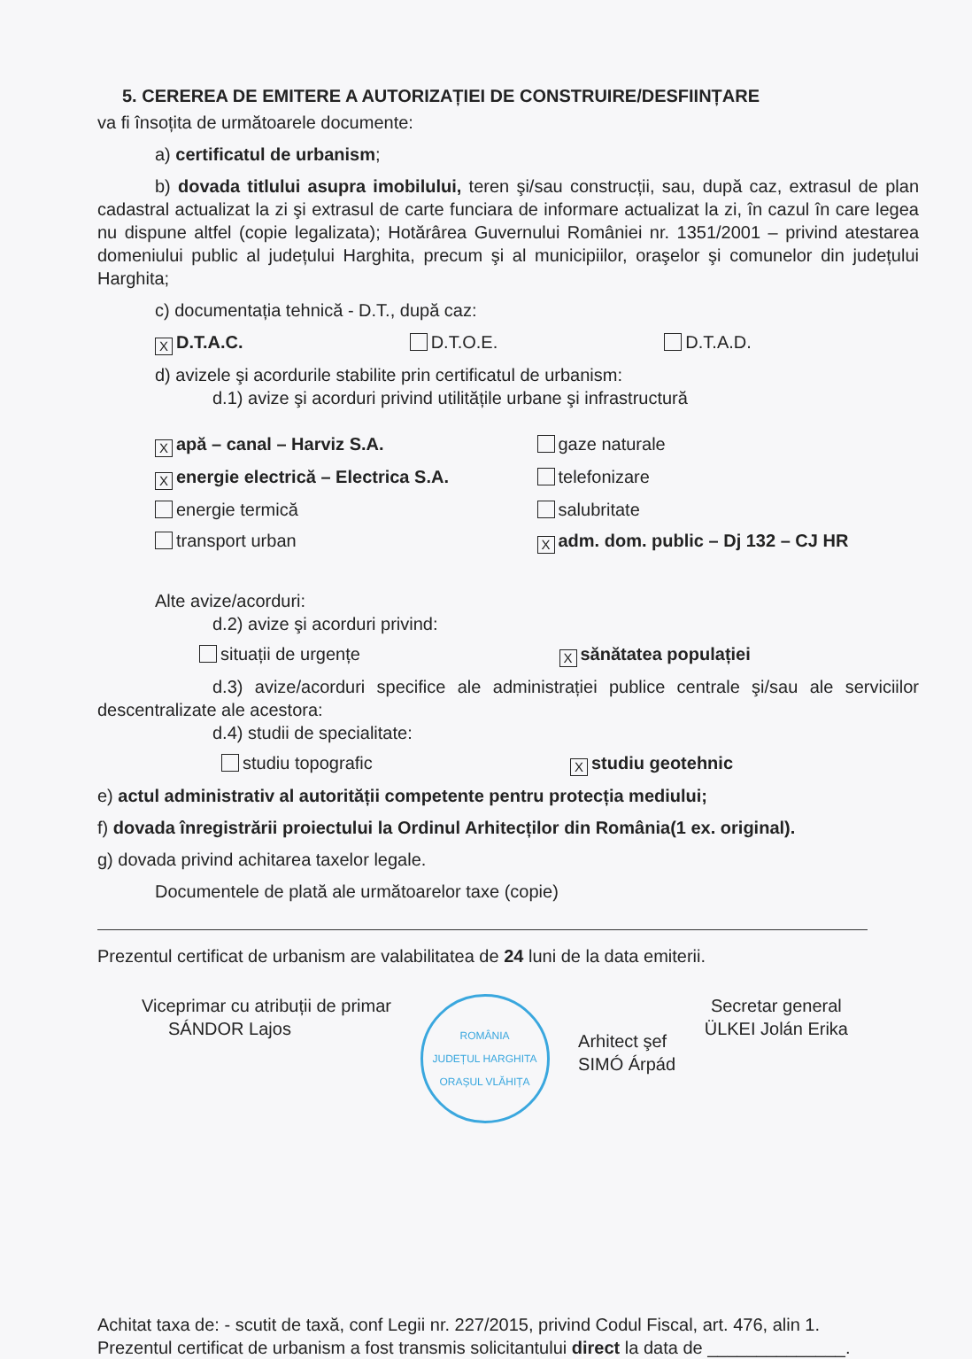5. CEREREA DE EMITERE A AUTORIZAȚIEI DE CONSTRUIRE/DESFIINȚARE
va fi însoțita de următoarele documente:
a) certificatul de urbanism;
b) dovada titlului asupra imobilului, teren şi/sau construcții, sau, după caz, extrasul de plan cadastral actualizat la zi şi extrasul de carte funciara de informare actualizat la zi, în cazul în care legea nu dispune altfel (copie legalizata); Hotărârea Guvernului României nr. 1351/2001 – privind atestarea domeniului public al județului Harghita, precum şi al municipiilor, oraşelor şi comunelor din județului Harghita;
c) documentația tehnică - D.T., după caz:
X D.T.A.C. D.T.O.E. D.T.A.D.
d) avizele şi acordurile stabilite prin certificatul de urbanism:
d.1) avize şi acorduri privind utilitățile urbane şi infrastructură
Xapă – canal – Harviz S.A. gaze naturale
Xenergie electrică – Electrica S.A.
telefonizare
energie termică salubritate
transport urban
Xadm. dom. public – Dj 132 – CJ HR
Alte avize/acorduri:
d.2) avize şi acorduri privind:
situații de urgențe
Xsănătatea populației
d.3) avize/acorduri specifice ale administrației publice centrale şi/sau ale serviciilor descentralizate ale acestora:
d.4) studii de specialitate:
studiu topografic
Xstudiu geotehnic
e) actul administrativ al autorității competente pentru protecția mediului;
f) dovada înregistrării proiectului la Ordinul Arhitecților din România(1 ex. original).
g) dovada privind achitarea taxelor legale.
Documentele de plată ale următoarelor taxe (copie)
Prezentul certificat de urbanism are valabilitatea de 24 luni de la data emiterii.
Viceprimar cu atribuții de primar
SÁNDOR Lajos
ROMÂNIA
JUDEȚUL HARGHITA
ORAȘUL VLĂHIȚA
Arhitect şef
SIMÓ Árpád
Secretar general
ÜLKEI Jolán Erika
Achitat taxa de: - scutit de taxă, conf Legii nr. 227/2015, privind Codul Fiscal, art. 476, alin 1.
Prezentul certificat de urbanism a fost transmis solicitantului direct la data de ______________.